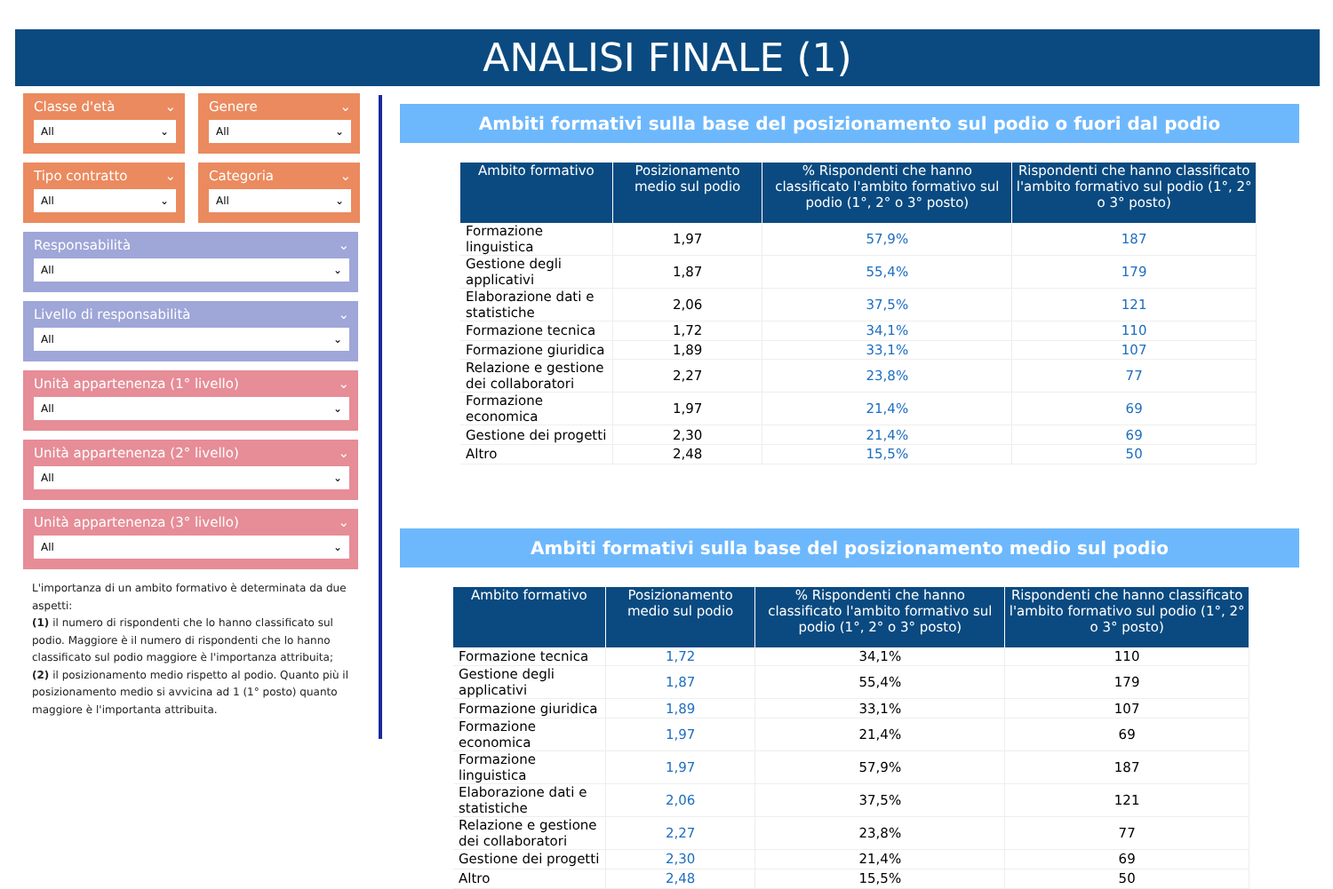ANALISI FINALE (1)
Classe d'età ⌄
All ⌄
Genere ⌄
All ⌄
Tipo contratto ⌄
All ⌄
Categoria ⌄
All ⌄
Responsabilità ⌄
All ⌄
Livello di responsabilità ⌄
All ⌄
Unità appartenenza (1° livello) ⌄
All ⌄
Unità appartenenza (2° livello) ⌄
All ⌄
Unità appartenenza (3° livello) ⌄
All ⌄
L'importanza di un ambito formativo è determinata da due aspetti:
(1) il numero di rispondenti che lo hanno classificato sul podio. Maggiore è il numero di rispondenti che lo hanno classificato sul podio maggiore è l'importanza attribuita;
(2) il posizionamento medio rispetto al podio. Quanto più il posizionamento medio si avvicina ad 1 (1° posto) quanto maggiore è l'importanta attribuita.
Ambiti formativi sulla base del posizionamento sul podio o fuori dal podio
| Ambito formativo | Posizionamento medio sul podio | % Rispondenti che hanno classificato l'ambito formativo sul podio (1°, 2° o 3° posto) | Rispondenti che hanno classificato l'ambito formativo sul podio (1°, 2° o 3° posto) |
| --- | --- | --- | --- |
| Formazione linguistica | 1,97 | 57,9% | 187 |
| Gestione degli applicativi | 1,87 | 55,4% | 179 |
| Elaborazione dati e statistiche | 2,06 | 37,5% | 121 |
| Formazione tecnica | 1,72 | 34,1% | 110 |
| Formazione giuridica | 1,89 | 33,1% | 107 |
| Relazione e gestione dei collaboratori | 2,27 | 23,8% | 77 |
| Formazione economica | 1,97 | 21,4% | 69 |
| Gestione dei progetti | 2,30 | 21,4% | 69 |
| Altro | 2,48 | 15,5% | 50 |
Ambiti formativi sulla base del posizionamento medio sul podio
| Ambito formativo | Posizionamento medio sul podio | % Rispondenti che hanno classificato l'ambito formativo sul podio (1°, 2° o 3° posto) | Rispondenti che hanno classificato l'ambito formativo sul podio (1°, 2° o 3° posto) |
| --- | --- | --- | --- |
| Formazione tecnica | 1,72 | 34,1% | 110 |
| Gestione degli applicativi | 1,87 | 55,4% | 179 |
| Formazione giuridica | 1,89 | 33,1% | 107 |
| Formazione economica | 1,97 | 21,4% | 69 |
| Formazione linguistica | 1,97 | 57,9% | 187 |
| Elaborazione dati e statistiche | 2,06 | 37,5% | 121 |
| Relazione e gestione dei collaboratori | 2,27 | 23,8% | 77 |
| Gestione dei progetti | 2,30 | 21,4% | 69 |
| Altro | 2,48 | 15,5% | 50 |